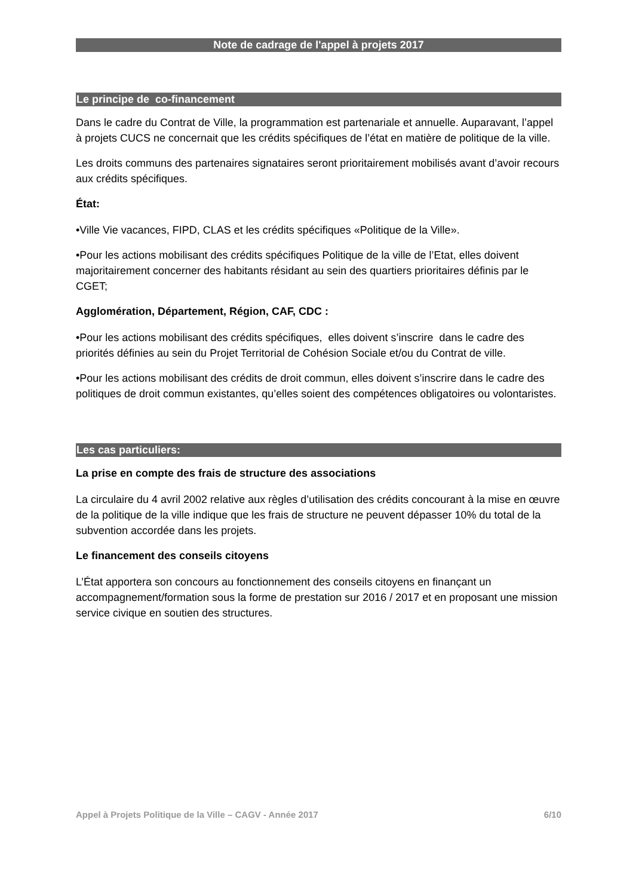Note de cadrage de l'appel à projets 2017
Le principe de co-financement
Dans le cadre du Contrat de Ville, la programmation est partenariale et annuelle. Auparavant, l’appel à projets CUCS ne concernait que les crédits spécifiques de l’état en matière de politique de la ville.
Les droits communs des partenaires signataires seront prioritairement mobilisés avant d’avoir recours aux crédits spécifiques.
État:
•Ville Vie vacances, FIPD, CLAS et les crédits spécifiques «Politique de la Ville».
•Pour les actions mobilisant des crédits spécifiques Politique de la ville de l’Etat, elles doivent majoritairement concerner des habitants résidant au sein des quartiers prioritaires définis par le CGET;
Agglomération, Département, Région, CAF, CDC :
•Pour les actions mobilisant des crédits spécifiques, elles doivent s’inscrire dans le cadre des priorités définies au sein du Projet Territorial de Cohésion Sociale et/ou du Contrat de ville.
•Pour les actions mobilisant des crédits de droit commun, elles doivent s’inscrire dans le cadre des politiques de droit commun existantes, qu’elles soient des compétences obligatoires ou volontaristes.
Les cas particuliers:
La prise en compte des frais de structure des associations
La circulaire du 4 avril 2002 relative aux règles d’utilisation des crédits concourant à la mise en œuvre de la politique de la ville indique que les frais de structure ne peuvent dépasser 10% du total de la subvention accordée dans les projets.
Le financement des conseils citoyens
L’État apportera son concours au fonctionnement des conseils citoyens en finançant un accompagnement/formation sous la forme de prestation sur 2016 / 2017 et en proposant une mission service civique en soutien des structures.
Appel à Projets Politique de la Ville – CAGV - Année 2017 6/10